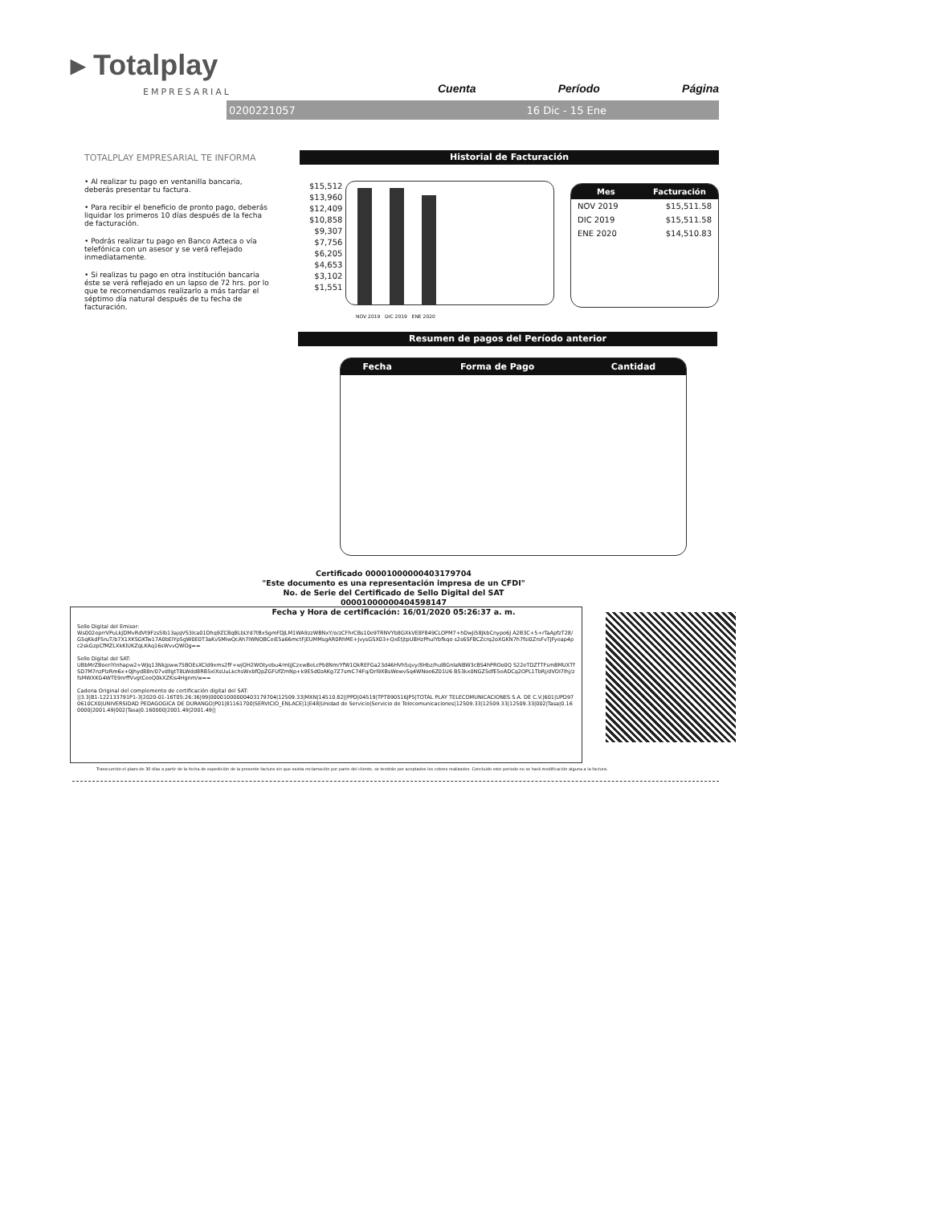▸ Totalplay
EMPRESARIAL Cuenta Período Página
0200221057 16 Dic - 15 Ene
TOTALPLAY EMPRESARIAL TE INFORMA
• Al realizar tu pago en ventanilla bancaria, deberás presentar tu factura.
• Para recibir el beneficio de pronto pago, deberás liquidar los primeros 10 días después de la fecha de facturación.
• Podrás realizar tu pago en Banco Azteca o vía telefónica con un asesor y se verá reflejado inmediatamente.
• Si realizas tu pago en otra institución bancaria éste se verá reflejado en un lapso de 72 hrs. por lo que te recomendamos realizarlo a más tardar el séptimo día natural después de tu fecha de facturación.
Historial de Facturación
$15,512
$13,960
$12,409
$10,858
$9,307
$7,756
$6,205
$4,653
$3,102
$1,551
NOV 2019 DIC 2019 ENE 2020
| Mes | Facturación |
| --- | --- |
| NOV 2019 | $15,511.58 |
| DIC 2019 | $15,511.58 |
| ENE 2020 | $14,510.83 |
Resumen de pagos del Período anterior
| Fecha | Forma de Pago | Cantidad |
| --- | --- | --- |
Certificado 00001000000403179704
"Este documento es una representación impresa de un CFDI"
No. de Serie del Certificado de Sello Digital del SAT 00001000000404598147
Fecha y Hora de certificación: 16/01/2020 05:26:37 a. m.
Sello Digital del Emisor:
Ws002eprrVPuLkJDMvRdVt9Fzs5lb13ajqVS3lca01Dhq9ZCBqBLbLYd7tBxSgmFDJLM1WA9zzWBNxY/o/zCFhrCBs10e9TRNVYb8GXkVE8F849CLOPM7+hDwJi58JkbCnypo6J A2B3C+5+rTaApfzT28/G5qKkdFSruT/b7X1XKSGKTw17A0bElYp5gW0E0T3aKvSMlwQcAh7lWNQBCeiE5a66mctFjEUMMsgAR0RhME+JvysGSX03+QxEtjtpUBHzPhulYbfkqo s2s6SFBCZcrq2oXGKN7h7fsi0ZrsFvTJFyeap4pc2skGzpCfMZLXkKlUKZqLKAq16sWvvQWOg==
Sello Digital del SAT:
UBbMrZBoeriYinhapw2+WJq13Nkjpww75BOEsXCld9xms2fF+wjQH2WOtyebu4/mljJCzxwBeLcPb8Nm/YfW1QkREFGa23d46HVh5qvy/8Hbz/hulBGnlaNBW3cBS4hPROo0Q S22eTDZTTFsmBMUXTfSD7M7nzPlzRm6x+0Jhyd88n/07vdllgtT8LWdd8RB5xlXsUuLkchsWxbfQpZGFUfZmNp+k9E5d0zAKg7Z7smC74Fq/Drl9XBsWewvSq4WNoe6Z01U6 B53kx0NGZ5dfE5eADCq2OPL1TbRj/dVOI7lhj/zfsMWXKG4WTE9nrffVvgtCeeQ0kXZKis4Hgnm/w==
Cadena Original del complemento de certificación digital del SAT:
||3.3|B1-122133791P1-3|2020-01-16T05:26:36|99|00001000000403179704|12509.33|MXN|14510.82||PPD|04519|TPT890516JP5|TOTAL PLAY TELECOMUNICACIONES S.A. DE C.V.|601|UPD970610CX0|UNIVERSIDAD PEDAGOGICA DE DURANGO|P01|81161700|SERVICIO_ENLACE|1|E48|Unidad de Servicio|Servicio de Telecomunicaciones|12509.33|12509.33|12509.33|002|Tasa|0.160000|2001.49|002|Tasa|0.160000|2001.49|2001.49||
Transcurrido el plazo de 30 días a partir de la fecha de expedición de la presente factura sin que exista reclamación por parte del cliente, se tendrán por aceptados los cobros realizados. Concluido este periodo no se hará modificación alguna a la factura.